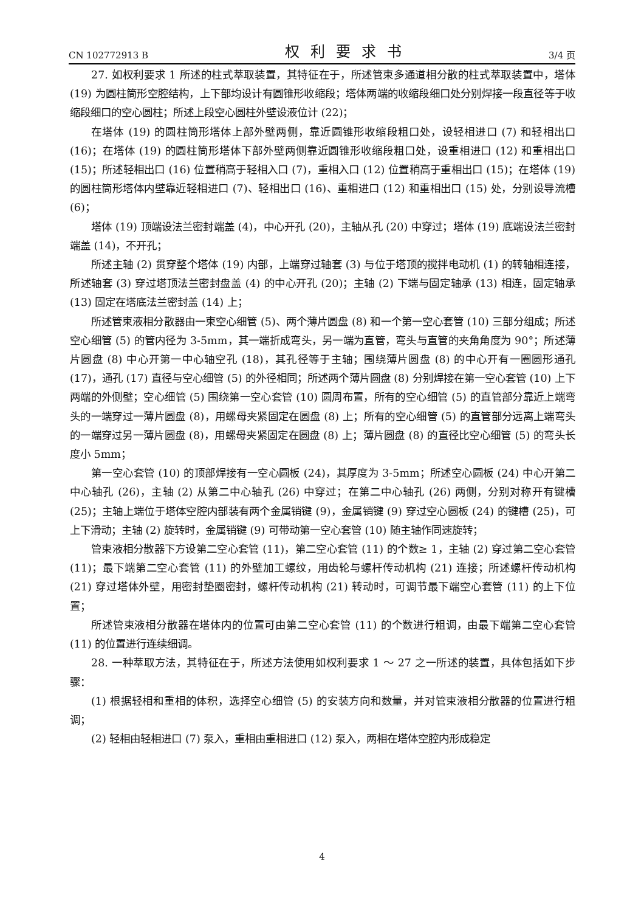CN 102772913 B 权利要求书 3/4 页
27. 如权利要求 1 所述的柱式萃取装置，其特征在于，所述管束多通道相分散的柱式萃取装置中，塔体 (19) 为圆柱筒形空腔结构，上下部均设计有圆锥形收缩段；塔体两端的收缩段细口处分别焊接一段直径等于收缩段细口的空心圆柱；所述上段空心圆柱外壁设液位计 (22)；
在塔体 (19) 的圆柱筒形塔体上部外壁两侧，靠近圆锥形收缩段粗口处，设轻相进口 (7) 和轻相出口 (16)；在塔体 (19) 的圆柱筒形塔体下部外壁两侧靠近圆锥形收缩段粗口处，设重相进口 (12) 和重相出口 (15)；所述轻相出口 (16) 位置稍高于轻相入口 (7)，重相入口 (12) 位置稍高于重相出口 (15)；在塔体 (19) 的圆柱筒形塔体内壁靠近轻相进口 (7)、轻相出口 (16)、重相进口 (12) 和重相出口 (15) 处，分别设导流槽 (6)；
塔体 (19) 顶端设法兰密封端盖 (4)，中心开孔 (20)，主轴从孔 (20) 中穿过；塔体 (19) 底端设法兰密封端盖 (14)，不开孔；
所述主轴 (2) 贯穿整个塔体 (19) 内部，上端穿过轴套 (3) 与位于塔顶的搅拌电动机 (1) 的转轴相连接，所述轴套 (3) 穿过塔顶法兰密封盘盖 (4) 的中心开孔 (20)；主轴 (2) 下端与固定轴承 (13) 相连，固定轴承 (13) 固定在塔底法兰密封盖 (14) 上；
所述管束液相分散器由一束空心细管 (5)、两个薄片圆盘 (8) 和一个第一空心套管 (10) 三部分组成；所述空心细管 (5) 的管内径为 3-5mm，其一端折成弯头，另一端为直管，弯头与直管的夹角角度为 90°；所述薄片圆盘 (8) 中心开第一中心轴空孔 (18)，其孔径等于主轴；围绕薄片圆盘 (8) 的中心开有一圈圆形通孔 (17)，通孔 (17) 直径与空心细管 (5) 的外径相同；所述两个薄片圆盘 (8) 分别焊接在第一空心套管 (10) 上下两端的外侧壁；空心细管 (5) 围绕第一空心套管 (10) 圆周布置，所有的空心细管 (5) 的直管部分靠近上端弯头的一端穿过一薄片圆盘 (8)，用螺母夹紧固定在圆盘 (8) 上；所有的空心细管 (5) 的直管部分远离上端弯头的一端穿过另一薄片圆盘 (8)，用螺母夹紧固定在圆盘 (8) 上；薄片圆盘 (8) 的直径比空心细管 (5) 的弯头长度小 5mm；
第一空心套管 (10) 的顶部焊接有一空心圆板 (24)，其厚度为 3-5mm；所述空心圆板 (24) 中心开第二中心轴孔 (26)，主轴 (2) 从第二中心轴孔 (26) 中穿过；在第二中心轴孔 (26) 两侧，分别对称开有键槽 (25)；主轴上端位于塔体空腔内部装有两个金属销键 (9)，金属销键 (9) 穿过空心圆板 (24) 的键槽 (25)，可上下滑动；主轴 (2) 旋转时，金属销键 (9) 可带动第一空心套管 (10) 随主轴作同速旋转；
管束液相分散器下方设第二空心套管 (11)，第二空心套管 (11) 的个数≥ 1，主轴 (2) 穿过第二空心套管 (11)；最下端第二空心套管 (11) 的外壁加工螺纹，用齿轮与螺杆传动机构 (21) 连接；所述螺杆传动机构 (21) 穿过塔体外壁，用密封垫圈密封，螺杆传动机构 (21) 转动时，可调节最下端空心套管 (11) 的上下位置；
所述管束液相分散器在塔体内的位置可由第二空心套管 (11) 的个数进行粗调，由最下端第二空心套管 (11) 的位置进行连续细调。
28. 一种萃取方法，其特征在于，所述方法使用如权利要求 1 ～ 27 之一所述的装置，具体包括如下步骤：
(1) 根据轻相和重相的体积，选择空心细管 (5) 的安装方向和数量，并对管束液相分散器的位置进行粗调；
(2) 轻相由轻相进口 (7) 泵入，重相由重相进口 (12) 泵入，两相在塔体空腔内形成稳定
4